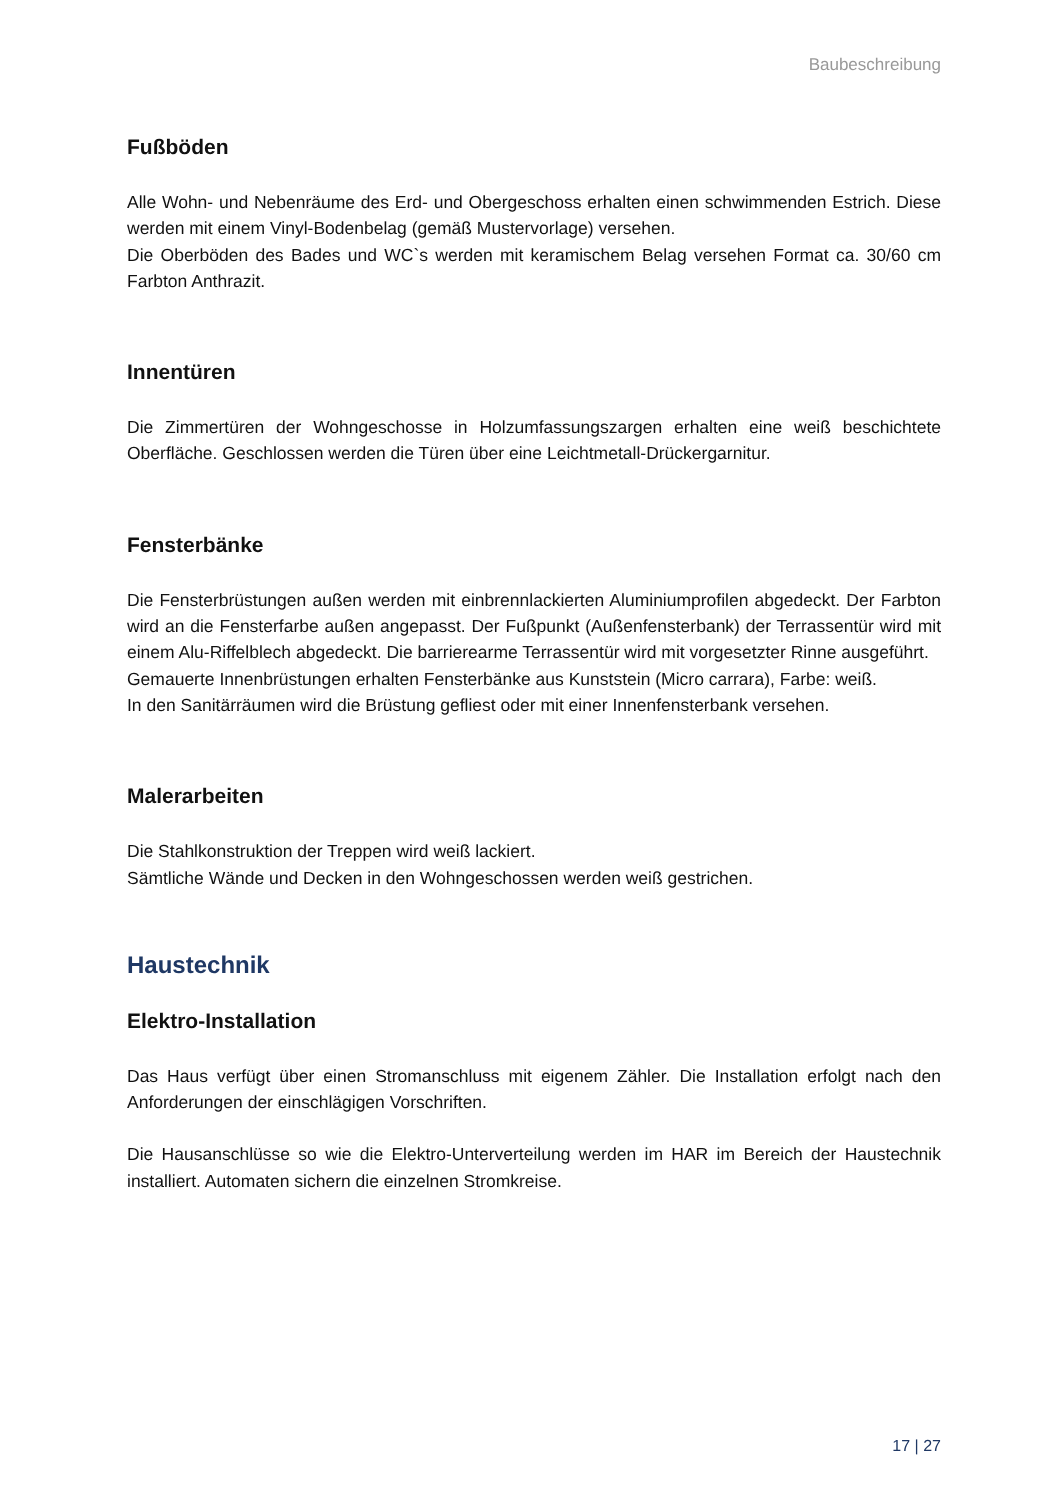Baubeschreibung
Fußböden
Alle Wohn- und Nebenräume des Erd- und Obergeschoss erhalten einen schwimmenden Estrich. Diese werden mit einem Vinyl-Bodenbelag (gemäß Mustervorlage) versehen.
Die Oberböden des Bades und WC`s werden mit keramischem Belag versehen Format ca. 30/60 cm Farbton Anthrazit.
Innentüren
Die Zimmertüren der Wohngeschosse in Holzumfassungszargen erhalten eine weiß beschichtete Oberfläche. Geschlossen werden die Türen über eine Leichtmetall-Drückergarnitur.
Fensterbänke
Die Fensterbrüstungen außen werden mit einbrennlackierten Aluminiumprofilen abgedeckt. Der Farbton wird an die Fensterfarbe außen angepasst. Der Fußpunkt (Außenfensterbank) der Terrassentür wird mit einem Alu-Riffelblech abgedeckt. Die barrierearme Terrassentür wird mit vorgesetzter Rinne ausgeführt.
Gemauerte Innenbrüstungen erhalten Fensterbänke aus Kunststein (Micro carrara), Farbe: weiß.
In den Sanitärräumen wird die Brüstung gefliest oder mit einer Innenfensterbank versehen.
Malerarbeiten
Die Stahlkonstruktion der Treppen wird weiß lackiert.
Sämtliche Wände und Decken in den Wohngeschossen werden weiß gestrichen.
Haustechnik
Elektro-Installation
Das Haus verfügt über einen Stromanschluss mit eigenem Zähler. Die Installation erfolgt nach den Anforderungen der einschlägigen Vorschriften.
Die Hausanschlüsse so wie die Elektro-Unterverteilung werden im HAR im Bereich der Haustechnik installiert. Automaten sichern die einzelnen Stromkreise.
17 | 27